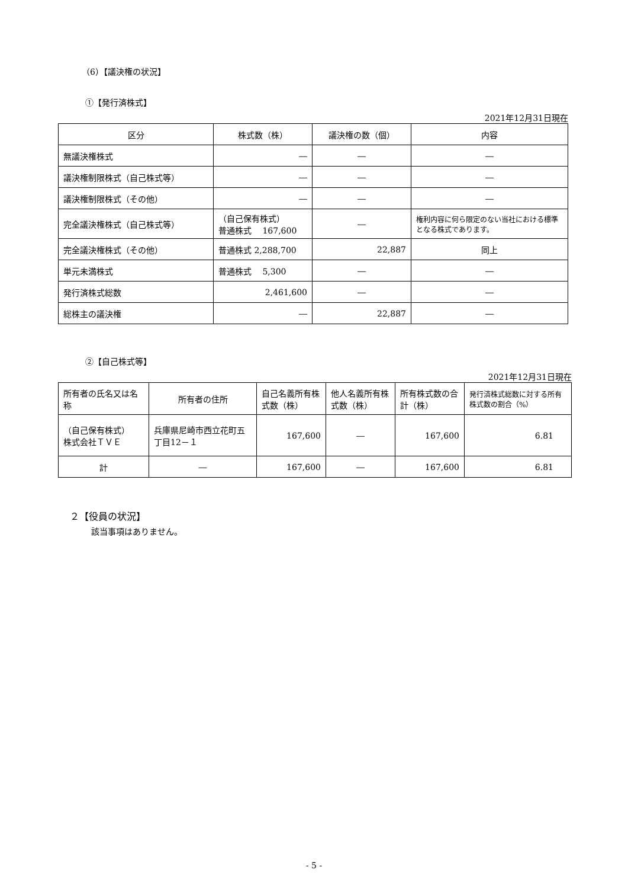（6）【議決権の状況】
①【発行済株式】
2021年12月31日現在
| 区分 | 株式数（株） | 議決権の数（個） | 内容 |
| --- | --- | --- | --- |
| 無議決権株式 | ― | ― | ― |
| 議決権制限株式（自己株式等） | ― | ― | ― |
| 議決権制限株式（その他） | ― | ― | ― |
| 完全議決権株式（自己株式等） | （自己保有株式） 普通株式 167,600 | ― | 権利内容に何ら限定のない当社における標準となる株式であります。 |
| 完全議決権株式（その他） | 普通株式 2,288,700 | 22,887 | 同上 |
| 単元未満株式 | 普通株式 5,300 | ― | ― |
| 発行済株式総数 | 2,461,600 | ― | ― |
| 総株主の議決権 | ― | 22,887 | ― |
②【自己株式等】
2021年12月31日現在
| 所有者の氏名又は名称 | 所有者の住所 | 自己名義所有株式数（株） | 他人名義所有株式数（株） | 所有株式数の合計（株） | 発行済株式総数に対する所有株式数の割合（%） |
| （自己保有株式） 株式会社ＴＶＥ | 兵庫県尼崎市西立花町五丁目12－１ | 167,600 | ― | 167,600 | 6.81 |
| 計 | ― | 167,600 | ― | 167,600 | 6.81 |
２【役員の状況】
該当事項はありません。
- 5 -